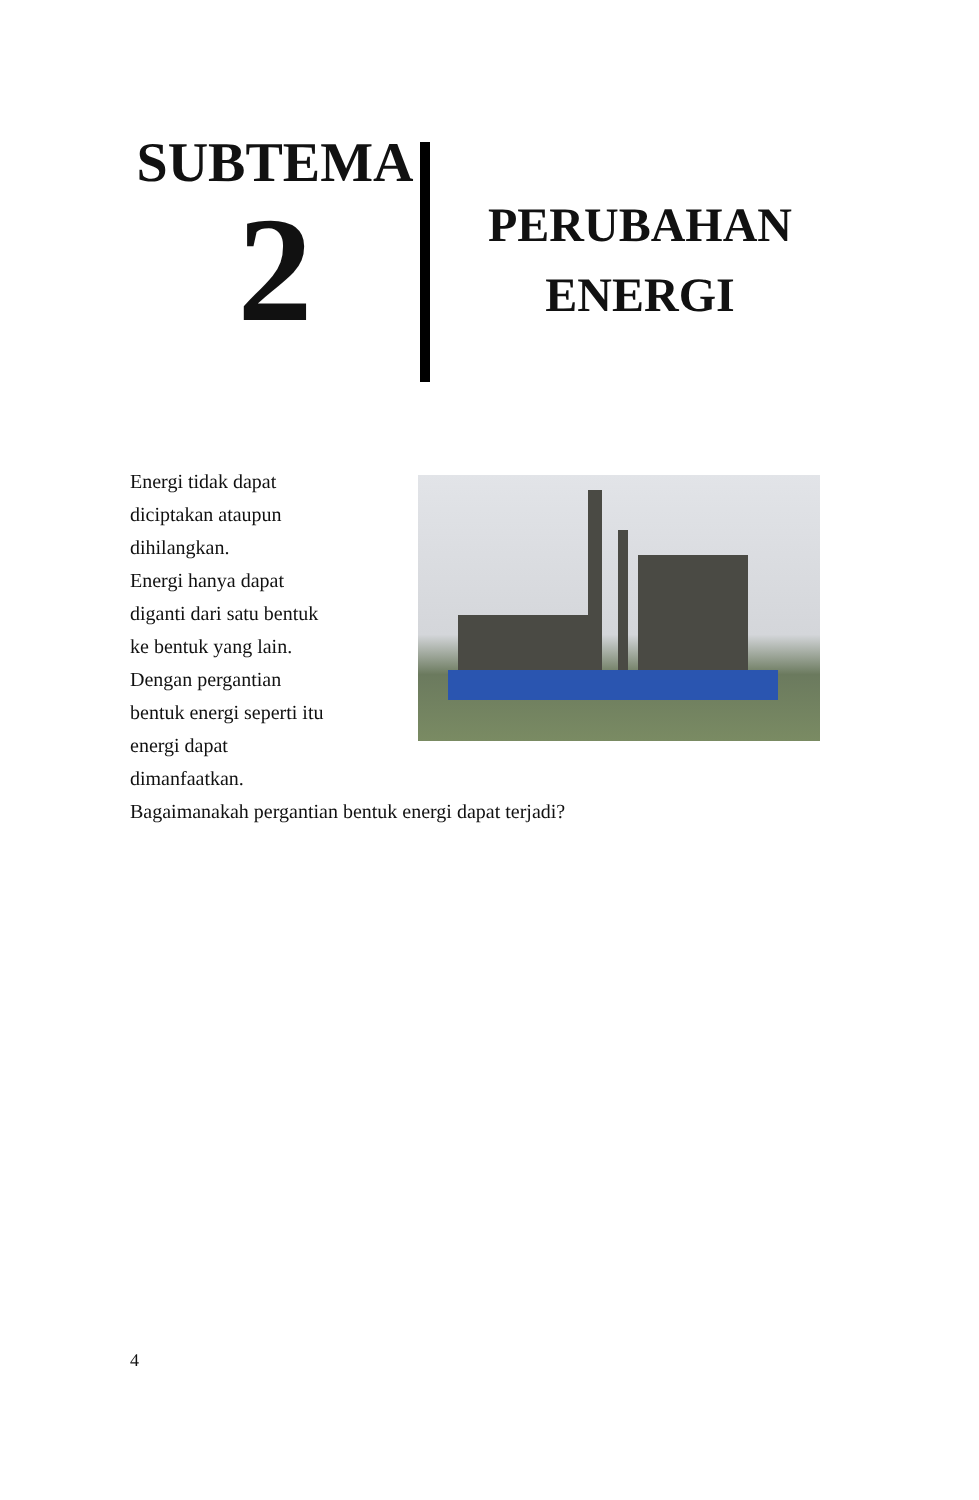SUBTEMA
2
PERUBAHAN
ENERGI
Energi tidak dapat
diciptakan ataupun
dihilangkan.
Energi hanya dapat
diganti dari satu bentuk
ke bentuk yang lain.
Dengan pergantian
bentuk energi seperti itu
energi dapat
dimanfaatkan.
Bagaimanakah pergantian bentuk energi dapat terjadi?
4